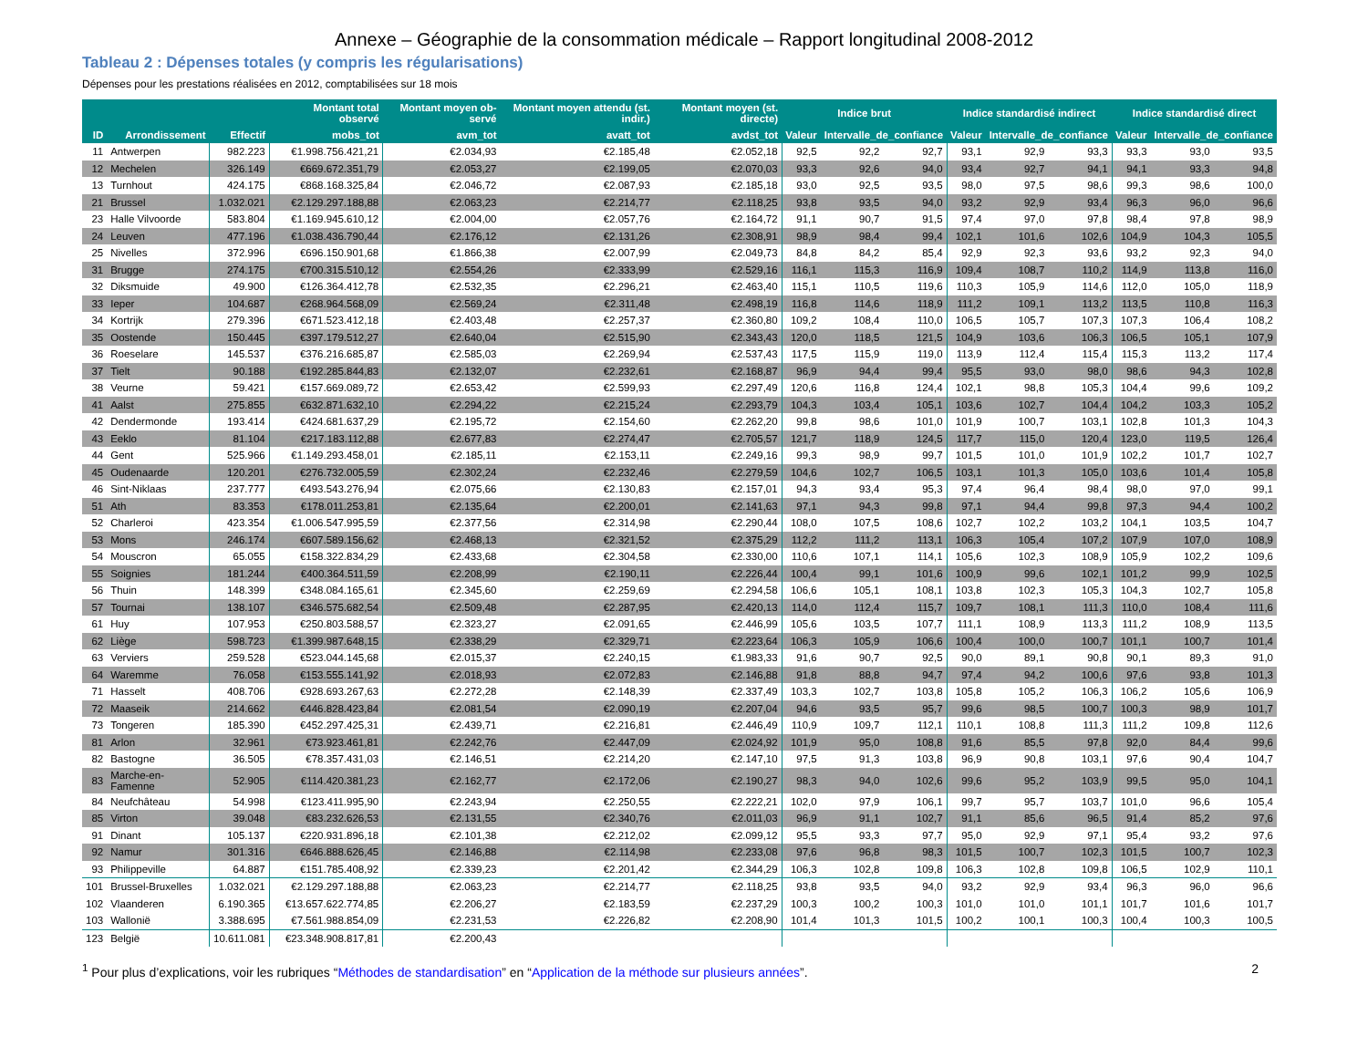Annexe – Géographie de la consommation médicale – Rapport longitudinal 2008-2012
Tableau 2 : Dépenses totales (y compris les régularisations)
Dépenses pour les prestations réalisées en 2012, comptabilisées sur 18 mois
| | | | Montant total observé | Montant moyen ob-servé | Montant moyen attendu (st. indir.) | Montant moyen (st. directe) | Indice brut | | | Indice standardisé indirect | | | Indice standardisé direct | | |
| --- | --- | --- | --- | --- | --- | --- | --- | --- | --- | --- | --- | --- | --- | --- | --- |
| ID | Arrondissement | Effectif | mobs_tot | avm_tot | avatt_tot | avdst_tot | Valeur | Intervalle_de_confiance | | Valeur | Intervalle_de_confiance | | Valeur | Intervalle_de_confiance | |
| 11 | Antwerpen | 982.223 | €1.998.756.421,21 | €2.034,93 | €2.185,48 | €2.052,18 | 92,5 | 92,2 | 92,7 | 93,1 | 92,9 | 93,3 | 93,3 | 93,0 | 93,5 |
| 12 | Mechelen | 326.149 | €669.672.351,79 | €2.053,27 | €2.199,05 | €2.070,03 | 93,3 | 92,6 | 94,0 | 93,4 | 92,7 | 94,1 | 94,1 | 93,3 | 94,8 |
| 13 | Turnhout | 424.175 | €868.168.325,84 | €2.046,72 | €2.087,93 | €2.185,18 | 93,0 | 92,5 | 93,5 | 98,0 | 97,5 | 98,6 | 99,3 | 98,6 | 100,0 |
| 21 | Brussel | 1.032.021 | €2.129.297.188,88 | €2.063,23 | €2.214,77 | €2.118,25 | 93,8 | 93,5 | 94,0 | 93,2 | 92,9 | 93,4 | 96,3 | 96,0 | 96,6 |
| 23 | Halle Vilvoorde | 583.804 | €1.169.945.610,12 | €2.004,00 | €2.057,76 | €2.164,72 | 91,1 | 90,7 | 91,5 | 97,4 | 97,0 | 97,8 | 98,4 | 97,8 | 98,9 |
| 24 | Leuven | 477.196 | €1.038.436.790,44 | €2.176,12 | €2.131,26 | €2.308,91 | 98,9 | 98,4 | 99,4 | 102,1 | 101,6 | 102,6 | 104,9 | 104,3 | 105,5 |
| 25 | Nivelles | 372.996 | €696.150.901,68 | €1.866,38 | €2.007,99 | €2.049,73 | 84,8 | 84,2 | 85,4 | 92,9 | 92,3 | 93,6 | 93,2 | 92,3 | 94,0 |
| 31 | Brugge | 274.175 | €700.315.510,12 | €2.554,26 | €2.333,99 | €2.529,16 | 116,1 | 115,3 | 116,9 | 109,4 | 108,7 | 110,2 | 114,9 | 113,8 | 116,0 |
| 32 | Diksmuide | 49.900 | €126.364.412,78 | €2.532,35 | €2.296,21 | €2.463,40 | 115,1 | 110,5 | 119,6 | 110,3 | 105,9 | 114,6 | 112,0 | 105,0 | 118,9 |
| 33 | Ieper | 104.687 | €268.964.568,09 | €2.569,24 | €2.311,48 | €2.498,19 | 116,8 | 114,6 | 118,9 | 111,2 | 109,1 | 113,2 | 113,5 | 110,8 | 116,3 |
| 34 | Kortrijk | 279.396 | €671.523.412,18 | €2.403,48 | €2.257,37 | €2.360,80 | 109,2 | 108,4 | 110,0 | 106,5 | 105,7 | 107,3 | 107,3 | 106,4 | 108,2 |
| 35 | Oostende | 150.445 | €397.179.512,27 | €2.640,04 | €2.515,90 | €2.343,43 | 120,0 | 118,5 | 121,5 | 104,9 | 103,6 | 106,3 | 106,5 | 105,1 | 107,9 |
| 36 | Roeselare | 145.537 | €376.216.685,87 | €2.585,03 | €2.269,94 | €2.537,43 | 117,5 | 115,9 | 119,0 | 113,9 | 112,4 | 115,4 | 115,3 | 113,2 | 117,4 |
| 37 | Tielt | 90.188 | €192.285.844,83 | €2.132,07 | €2.232,61 | €2.168,87 | 96,9 | 94,4 | 99,4 | 95,5 | 93,0 | 98,0 | 98,6 | 94,3 | 102,8 |
| 38 | Veurne | 59.421 | €157.669.089,72 | €2.653,42 | €2.599,93 | €2.297,49 | 120,6 | 116,8 | 124,4 | 102,1 | 98,8 | 105,3 | 104,4 | 99,6 | 109,2 |
| 41 | Aalst | 275.855 | €632.871.632,10 | €2.294,22 | €2.215,24 | €2.293,79 | 104,3 | 103,4 | 105,1 | 103,6 | 102,7 | 104,4 | 104,2 | 103,3 | 105,2 |
| 42 | Dendermonde | 193.414 | €424.681.637,29 | €2.195,72 | €2.154,60 | €2.262,20 | 99,8 | 98,6 | 101,0 | 101,9 | 100,7 | 103,1 | 102,8 | 101,3 | 104,3 |
| 43 | Eeklo | 81.104 | €217.183.112,88 | €2.677,83 | €2.274,47 | €2.705,57 | 121,7 | 118,9 | 124,5 | 117,7 | 115,0 | 120,4 | 123,0 | 119,5 | 126,4 |
| 44 | Gent | 525.966 | €1.149.293.458,01 | €2.185,11 | €2.153,11 | €2.249,16 | 99,3 | 98,9 | 99,7 | 101,5 | 101,0 | 101,9 | 102,2 | 101,7 | 102,7 |
| 45 | Oudenaarde | 120.201 | €276.732.005,59 | €2.302,24 | €2.232,46 | €2.279,59 | 104,6 | 102,7 | 106,5 | 103,1 | 101,3 | 105,0 | 103,6 | 101,4 | 105,8 |
| 46 | Sint-Niklaas | 237.777 | €493.543.276,94 | €2.075,66 | €2.130,83 | €2.157,01 | 94,3 | 93,4 | 95,3 | 97,4 | 96,4 | 98,4 | 98,0 | 97,0 | 99,1 |
| 51 | Ath | 83.353 | €178.011.253,81 | €2.135,64 | €2.200,01 | €2.141,63 | 97,1 | 94,3 | 99,8 | 97,1 | 94,4 | 99,8 | 97,3 | 94,4 | 100,2 |
| 52 | Charleroi | 423.354 | €1.006.547.995,59 | €2.377,56 | €2.314,98 | €2.290,44 | 108,0 | 107,5 | 108,6 | 102,7 | 102,2 | 103,2 | 104,1 | 103,5 | 104,7 |
| 53 | Mons | 246.174 | €607.589.156,62 | €2.468,13 | €2.321,52 | €2.375,29 | 112,2 | 111,2 | 113,1 | 106,3 | 105,4 | 107,2 | 107,9 | 107,0 | 108,9 |
| 54 | Mouscron | 65.055 | €158.322.834,29 | €2.433,68 | €2.304,58 | €2.330,00 | 110,6 | 107,1 | 114,1 | 105,6 | 102,3 | 108,9 | 105,9 | 102,2 | 109,6 |
| 55 | Soignies | 181.244 | €400.364.511,59 | €2.208,99 | €2.190,11 | €2.226,44 | 100,4 | 99,1 | 101,6 | 100,9 | 99,6 | 102,1 | 101,2 | 99,9 | 102,5 |
| 56 | Thuin | 148.399 | €348.084.165,61 | €2.345,60 | €2.259,69 | €2.294,58 | 106,6 | 105,1 | 108,1 | 103,8 | 102,3 | 105,3 | 104,3 | 102,7 | 105,8 |
| 57 | Tournai | 138.107 | €346.575.682,54 | €2.509,48 | €2.287,95 | €2.420,13 | 114,0 | 112,4 | 115,7 | 109,7 | 108,1 | 111,3 | 110,0 | 108,4 | 111,6 |
| 61 | Huy | 107.953 | €250.803.588,57 | €2.323,27 | €2.091,65 | €2.446,99 | 105,6 | 103,5 | 107,7 | 111,1 | 108,9 | 113,3 | 111,2 | 108,9 | 113,5 |
| 62 | Liège | 598.723 | €1.399.987.648,15 | €2.338,29 | €2.329,71 | €2.223,64 | 106,3 | 105,9 | 106,6 | 100,4 | 100,0 | 100,7 | 101,1 | 100,7 | 101,4 |
| 63 | Verviers | 259.528 | €523.044.145,68 | €2.015,37 | €2.240,15 | €1.983,33 | 91,6 | 90,7 | 92,5 | 90,0 | 89,1 | 90,8 | 90,1 | 89,3 | 91,0 |
| 64 | Waremme | 76.058 | €153.555.141,92 | €2.018,93 | €2.072,83 | €2.146,88 | 91,8 | 88,8 | 94,7 | 97,4 | 94,2 | 100,6 | 97,6 | 93,8 | 101,3 |
| 71 | Hasselt | 408.706 | €928.693.267,63 | €2.272,28 | €2.148,39 | €2.337,49 | 103,3 | 102,7 | 103,8 | 105,8 | 105,2 | 106,3 | 106,2 | 105,6 | 106,9 |
| 72 | Maaseik | 214.662 | €446.828.423,84 | €2.081,54 | €2.090,19 | €2.207,04 | 94,6 | 93,5 | 95,7 | 99,6 | 98,5 | 100,7 | 100,3 | 98,9 | 101,7 |
| 73 | Tongeren | 185.390 | €452.297.425,31 | €2.439,71 | €2.216,81 | €2.446,49 | 110,9 | 109,7 | 112,1 | 110,1 | 108,8 | 111,3 | 111,2 | 109,8 | 112,6 |
| 81 | Arlon | 32.961 | €73.923.461,81 | €2.242,76 | €2.447,09 | €2.024,92 | 101,9 | 95,0 | 108,8 | 91,6 | 85,5 | 97,8 | 92,0 | 84,4 | 99,6 |
| 82 | Bastogne | 36.505 | €78.357.431,03 | €2.146,51 | €2.214,20 | €2.147,10 | 97,5 | 91,3 | 103,8 | 96,9 | 90,8 | 103,1 | 97,6 | 90,4 | 104,7 |
| 83 | Marche-en-Famenne | 52.905 | €114.420.381,23 | €2.162,77 | €2.172,06 | €2.190,27 | 98,3 | 94,0 | 102,6 | 99,6 | 95,2 | 103,9 | 99,5 | 95,0 | 104,1 |
| 84 | Neufchâteau | 54.998 | €123.411.995,90 | €2.243,94 | €2.250,55 | €2.222,21 | 102,0 | 97,9 | 106,1 | 99,7 | 95,7 | 103,7 | 101,0 | 96,6 | 105,4 |
| 85 | Virton | 39.048 | €83.232.626,53 | €2.131,55 | €2.340,76 | €2.011,03 | 96,9 | 91,1 | 102,7 | 91,1 | 85,6 | 96,5 | 91,4 | 85,2 | 97,6 |
| 91 | Dinant | 105.137 | €220.931.896,18 | €2.101,38 | €2.212,02 | €2.099,12 | 95,5 | 93,3 | 97,7 | 95,0 | 92,9 | 97,1 | 95,4 | 93,2 | 97,6 |
| 92 | Namur | 301.316 | €646.888.626,45 | €2.146,88 | €2.114,98 | €2.233,08 | 97,6 | 96,8 | 98,3 | 101,5 | 100,7 | 102,3 | 101,5 | 100,7 | 102,3 |
| 93 | Philippeville | 64.887 | €151.785.408,92 | €2.339,23 | €2.201,42 | €2.344,29 | 106,3 | 102,8 | 109,8 | 106,3 | 102,8 | 109,8 | 106,5 | 102,9 | 110,1 |
| 101 | Brussel-Bruxelles | 1.032.021 | €2.129.297.188,88 | €2.063,23 | €2.214,77 | €2.118,25 | 93,8 | 93,5 | 94,0 | 93,2 | 92,9 | 93,4 | 96,3 | 96,0 | 96,6 |
| 102 | Vlaanderen | 6.190.365 | €13.657.622.774,85 | €2.206,27 | €2.183,59 | €2.237,29 | 100,3 | 100,2 | 100,3 | 101,0 | 101,0 | 101,1 | 101,7 | 101,6 | 101,7 |
| 103 | Wallonië | 3.388.695 | €7.561.988.854,09 | €2.231,53 | €2.226,82 | €2.208,90 | 101,4 | 101,3 | 101,5 | 100,2 | 100,1 | 100,3 | 100,4 | 100,3 | 100,5 |
| 123 | België | 10.611.081 | €23.348.908.817,81 | €2.200,43 | | | | | | | | | | | |
<sup>1</sup> Pour plus d’explications, voir les rubriques “Méthodes de standardisation” en “Application de la méthode sur plusieurs années”. 2